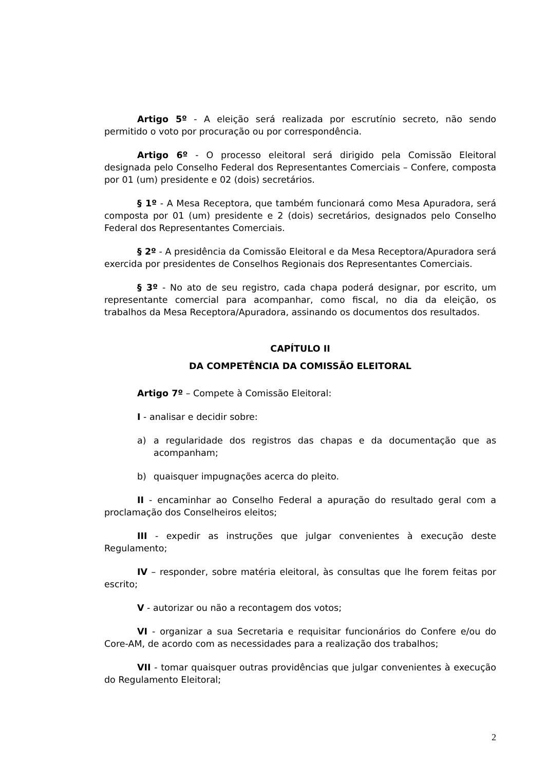Artigo 5º - A eleição será realizada por escrutínio secreto, não sendo permitido o voto por procuração ou por correspondência.
Artigo 6º - O processo eleitoral será dirigido pela Comissão Eleitoral designada pelo Conselho Federal dos Representantes Comerciais – Confere, composta por 01 (um) presidente e 02 (dois) secretários.
§ 1º - A Mesa Receptora, que também funcionará como Mesa Apuradora, será composta por 01 (um) presidente e 2 (dois) secretários, designados pelo Conselho Federal dos Representantes Comerciais.
§ 2º - A presidência da Comissão Eleitoral e da Mesa Receptora/Apuradora será exercida por presidentes de Conselhos Regionais dos Representantes Comerciais.
§ 3º - No ato de seu registro, cada chapa poderá designar, por escrito, um representante comercial para acompanhar, como fiscal, no dia da eleição, os trabalhos da Mesa Receptora/Apuradora, assinando os documentos dos resultados.
CAPÍTULO II
DA COMPETÊNCIA DA COMISSÃO ELEITORAL
Artigo 7º – Compete à Comissão Eleitoral:
I - analisar e decidir sobre:
a) a regularidade dos registros das chapas e da documentação que as acompanham;
b) quaisquer impugnações acerca do pleito.
II - encaminhar ao Conselho Federal a apuração do resultado geral com a proclamação dos Conselheiros eleitos;
III - expedir as instruções que julgar convenientes à execução deste Regulamento;
IV – responder, sobre matéria eleitoral, às consultas que lhe forem feitas por escrito;
V - autorizar ou não a recontagem dos votos;
VI - organizar a sua Secretaria e requisitar funcionários do Confere e/ou do Core-AM, de acordo com as necessidades para a realização dos trabalhos;
VII - tomar quaisquer outras providências que julgar convenientes à execução do Regulamento Eleitoral;
2